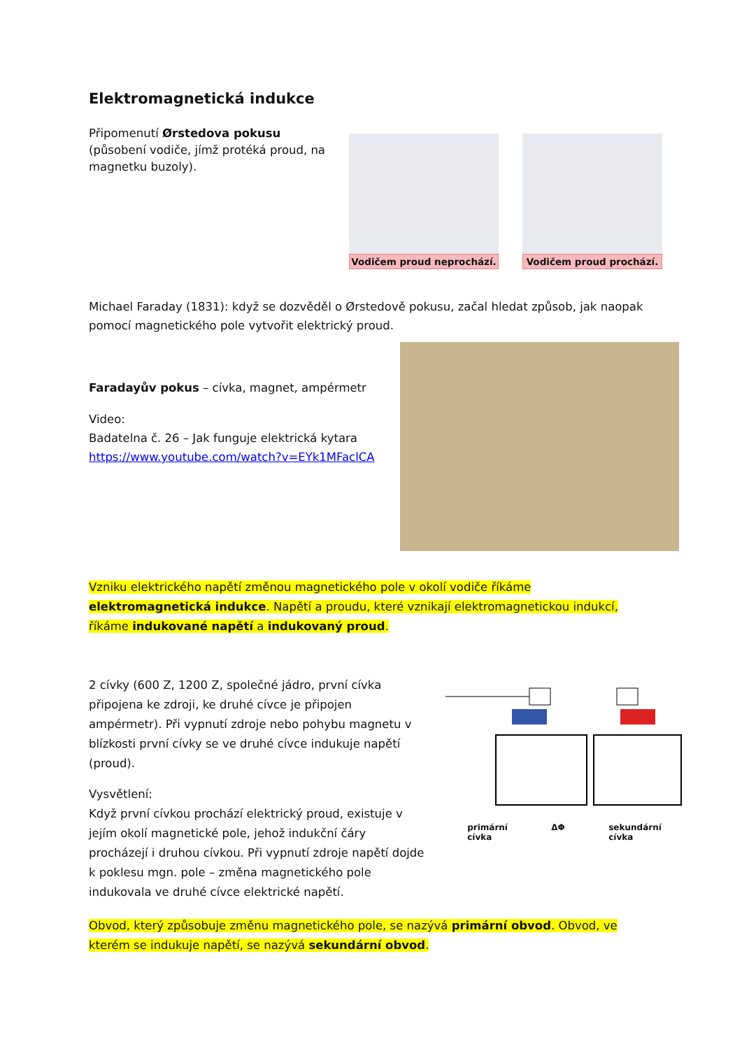Elektromagnetická indukce
Připomenutí Ørstedova pokusu (působení vodiče, jímž protéká proud, na magnetku buzoly).
Vodičem proud neprochází.
Vodičem proud prochází.
Michael Faraday (1831): když se dozvěděl o Ørstedově pokusu, začal hledat způsob, jak naopak pomocí magnetického pole vytvořit elektrický proud.
Faradayův pokus – cívka, magnet, ampérmetr
Video:
Badatelna č. 26 – Jak funguje elektrická kytara
https://www.youtube.com/watch?v=EYk1MFaclCA
Vzniku elektrického napětí změnou magnetického pole v okolí vodiče říkáme elektromagnetická indukce. Napětí a proudu, které vznikají elektromagnetickou indukcí, říkáme indukované napětí a indukovaný proud.
2 cívky (600 Z, 1200 Z, společné jádro, první cívka připojena ke zdroji, ke druhé cívce je připojen ampérmetr). Při vypnutí zdroje nebo pohybu magnetu v blízkosti první cívky se ve druhé cívce indukuje napětí (proud).
Vysvětlení:
Když první cívkou prochází elektrický proud, existuje v jejím okolí magnetické pole, jehož indukční čáry procházejí i druhou cívkou. Při vypnutí zdroje napětí dojde k poklesu mgn. pole – změna magnetického pole indukovala ve druhé cívce elektrické napětí.
primární
cívka ΔΦ sekundární
cívka
Obvod, který způsobuje změnu magnetického pole, se nazývá primární obvod. Obvod, ve kterém se indukuje napětí, se nazývá sekundární obvod.